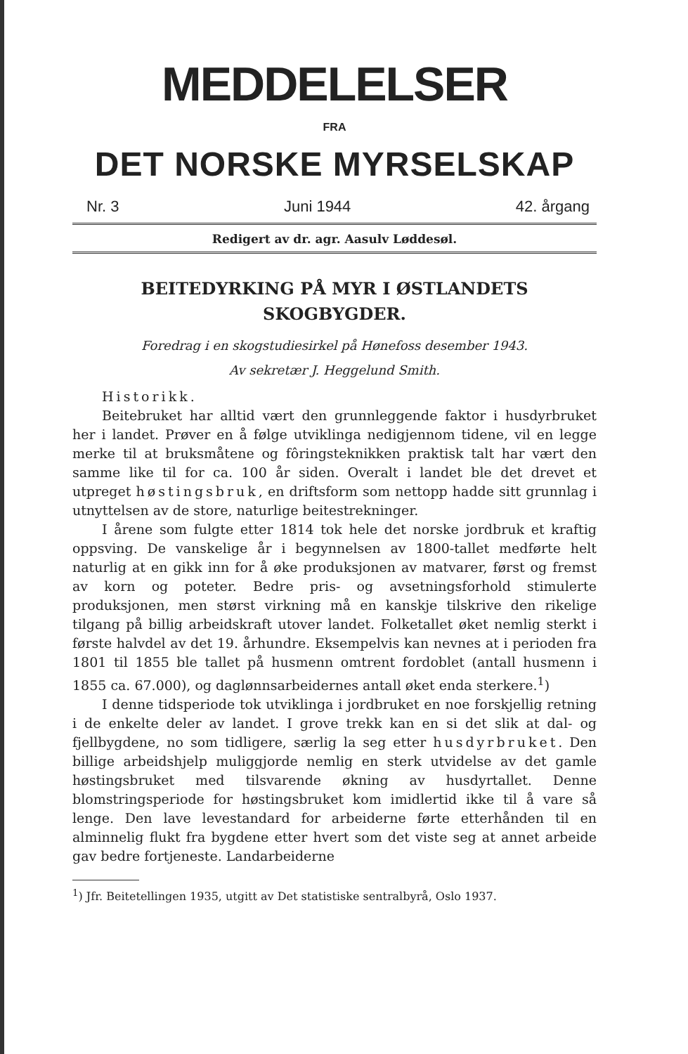MEDDELELSER
FRA
DET NORSKE MYRSELSKAP
Nr. 3 Juni 1944 42. årgang
Redigert av dr. agr. Aasulv Løddesøl.
BEITEDYRKING PÅ MYR I ØSTLANDETS
SKOGBYGDER.
Foredrag i en skogstudiesirkel på Hønefoss desember 1943.
Av sekretær J. Heggelund Smith.
Historikk.
Beitebruket har alltid vært den grunnleggende faktor i husdyrbruket her i landet. Prøver en å følge utviklinga nedigjennom tidene, vil en legge merke til at bruksmåtene og fôringsteknikken praktisk talt har vært den samme like til for ca. 100 år siden. Overalt i landet ble det drevet et utpreget høstingsbruk, en driftsform som nettopp hadde sitt grunnlag i utnyttelsen av de store, naturlige beitestrekninger.
I årene som fulgte etter 1814 tok hele det norske jordbruk et kraftig oppsving. De vanskelige år i begynnelsen av 1800-tallet medførte helt naturlig at en gikk inn for å øke produksjonen av matvarer, først og fremst av korn og poteter. Bedre pris- og avsetningsforhold stimulerte produksjonen, men størst virkning må en kanskje tilskrive den rikelige tilgang på billig arbeidskraft utover landet. Folketallet øket nemlig sterkt i første halvdel av det 19. århundre. Eksempelvis kan nevnes at i perioden fra 1801 til 1855 ble tallet på husmenn omtrent fordoblet (antall husmenn i 1855 ca. 67.000), og daglønnsarbeidernes antall øket enda sterkere.<sup>1</sup>)
I denne tidsperiode tok utviklinga i jordbruket en noe forskjellig retning i de enkelte deler av landet. I grove trekk kan en si det slik at dal- og fjellbygdene, no som tidligere, særlig la seg etter husdyrbruket. Den billige arbeidshjelp muliggjorde nemlig en sterk utvidelse av det gamle høstingsbruket med tilsvarende økning av husdyrtallet. Denne blomstringsperiode for høstingsbruket kom imidlertid ikke til å vare så lenge. Den lave levestandard for arbeiderne førte etterhånden til en alminnelig flukt fra bygdene etter hvert som det viste seg at annet arbeide gav bedre fortjeneste. Landarbeiderne
<sup>1</sup>) Jfr. Beitetellingen 1935, utgitt av Det statistiske sentralbyrå, Oslo 1937.